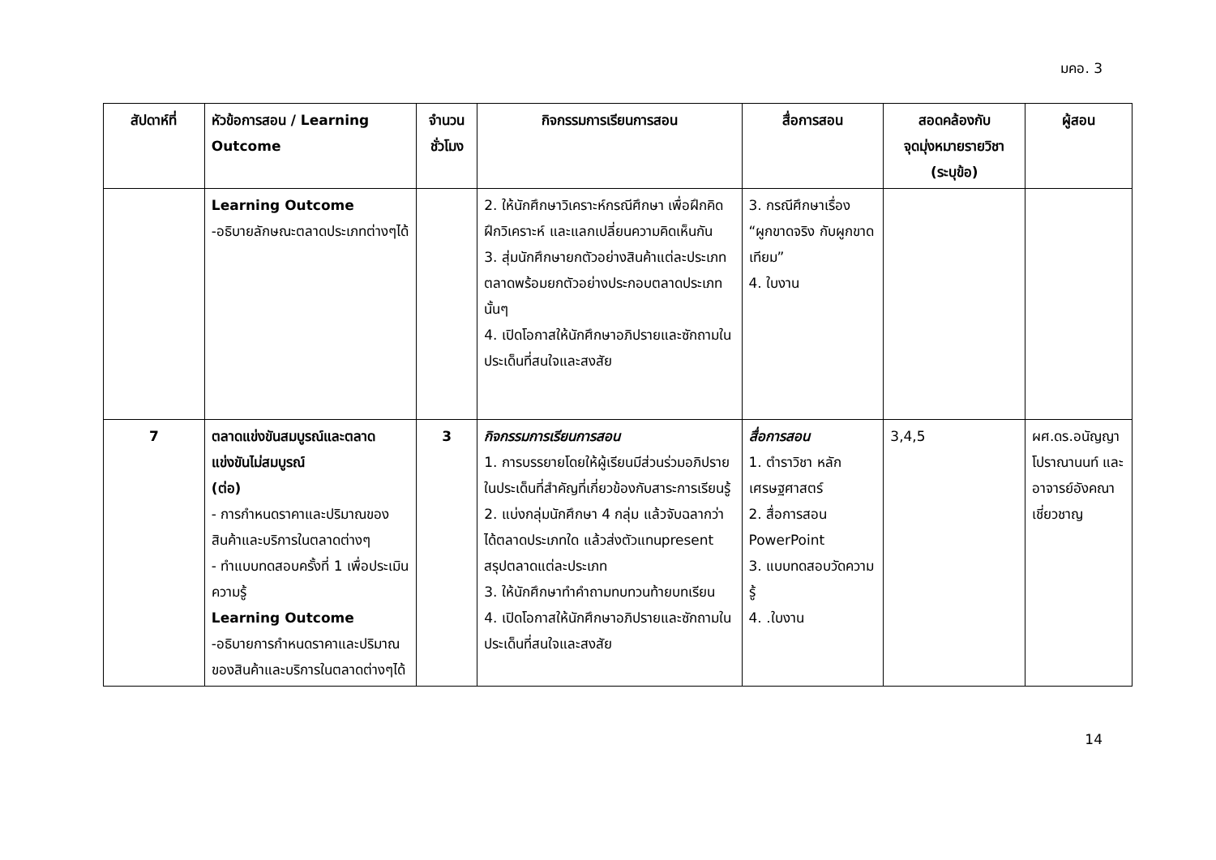มคอ. 3
| สัปดาห์ที่ | หัวข้อการสอน / Learning Outcome | จำนวนชั่วโมง | กิจกรรมการเรียนการสอน | สื่อการสอน | สอดคล้องกับ จุดมุ่งหมายรายวิชา (ระบุข้อ) | ผู้สอน |
| --- | --- | --- | --- | --- | --- | --- |
| | Learning Outcome -อธิบายลักษณะตลาดประเภทต่างๆได้ | | 2. ให้นักศึกษาวิเคราะห์กรณีศึกษา เพื่อฝึกคิดฝึกวิเคราะห์ และแลกเปลี่ยนความคิดเห็นกัน 3. สุ่มนักศึกษายกตัวอย่างสินค้าแต่ละประเภทตลาดพร้อมยกตัวอย่างประกอบตลาดประเภทนั้นๆ 4. เปิดโอกาสให้นักศึกษาอภิปรายและซักถามในประเด็นที่สนใจและสงสัย | 3. กรณีศึกษาเรื่อง “ผูกขาดจริง กับผูกขาดเทียม” 4. ใบงาน | | |
| 7 | ตลาดแข่งขันสมบูรณ์และตลาดแข่งขันไม่สมบูรณ์ (ต่อ) - การกำหนดราคาและปริมาณของสินค้าและบริการในตลาดต่างๆ - ทำแบบทดสอบครั้งที่ 1 เพื่อประเมินความรู้ Learning Outcome -อธิบายการกำหนดราคาและปริมาณของสินค้าและบริการในตลาดต่างๆได้ | 3 | กิจกรรมการเรียนการสอน 1. การบรรยายโดยให้ผู้เรียนมีส่วนร่วมอภิปรายในประเด็นที่สำคัญที่เกี่ยวข้องกับสาระการเรียนรู้ 2. แบ่งกลุ่มนักศึกษา 4 กลุ่ม แล้วจับฉลากว่าได้ตลาดประเภทใด แล้วส่งตัวแทนpresent สรุปตลาดแต่ละประเภท 3. ให้นักศึกษาทำคำถามทบทวนท้ายบทเรียน 4. เปิดโอกาสให้นักศึกษาอภิปรายและซักถามในประเด็นที่สนใจและสงสัย | สื่อการสอน 1. ตำราวิชา หลักเศรษฐศาสตร์ 2. สื่อการสอน PowerPoint 3. แบบทดสอบวัดความรู้ 4. .ใบงาน | 3,4,5 | ผศ.ดร.อนัญญา โปราณานนท์ และอาจารย์อังคณา เชี่ยวชาญ |
14